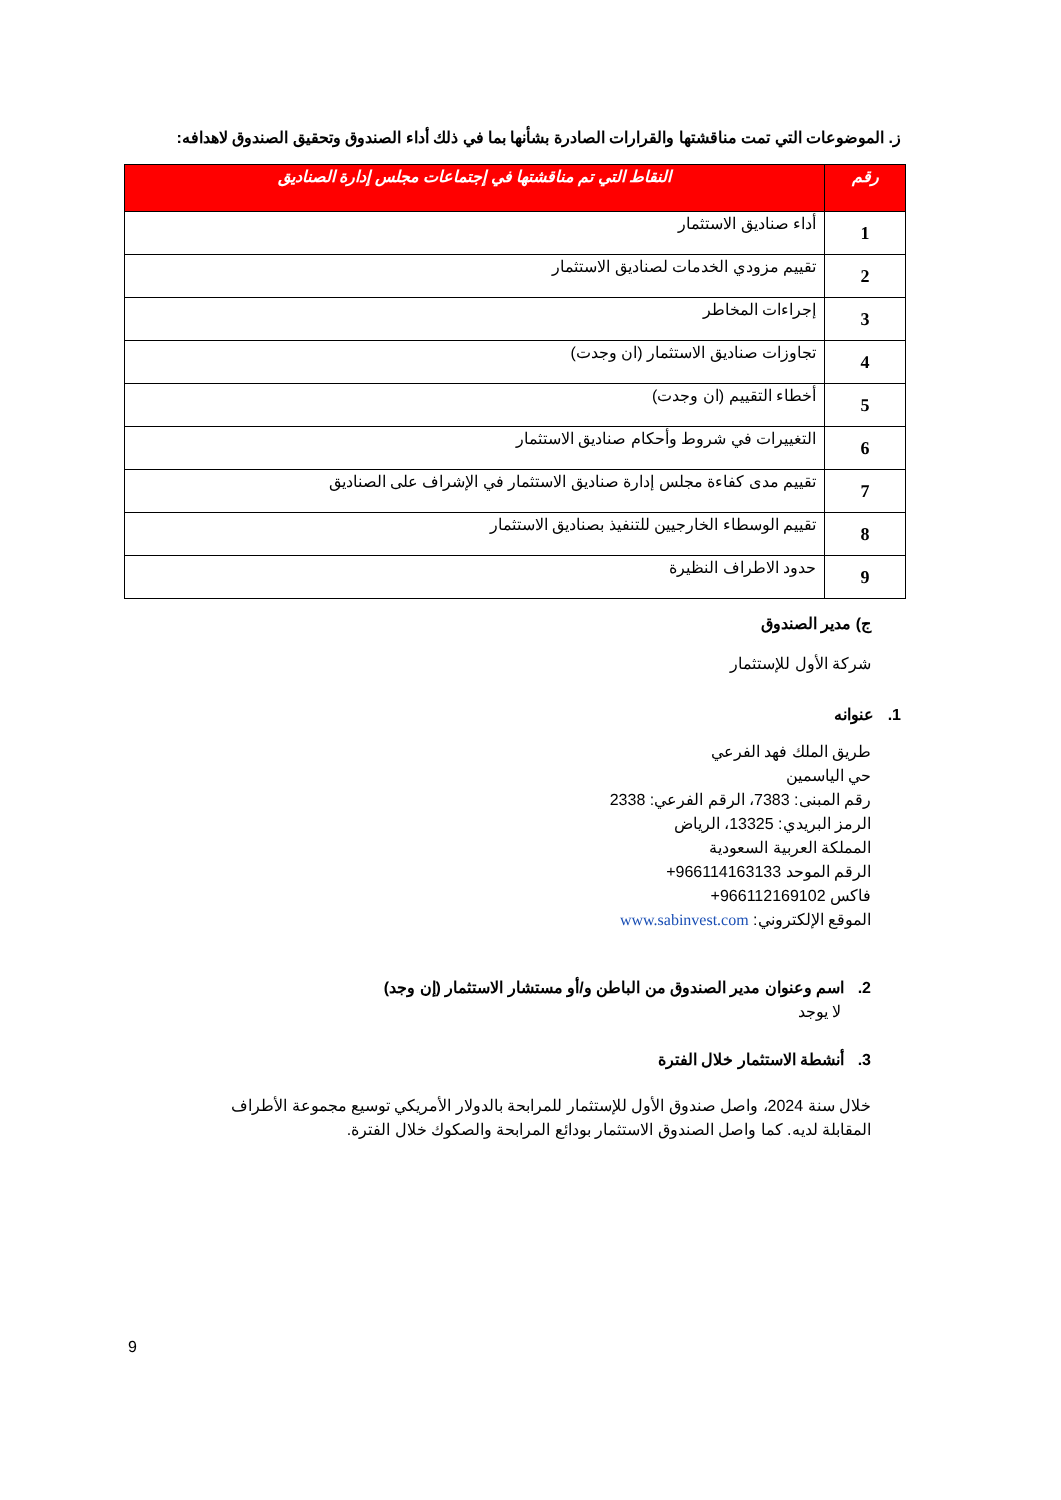ز. الموضوعات التي تمت مناقشتها والقرارات الصادرة بشأنها بما في ذلك أداء الصندوق وتحقيق الصندوق لاهدافه:
| رقم | النقاط التي تم مناقشتها في إجتماعات مجلس إدارة الصناديق |
| --- | --- |
| 1 | أداء صناديق الاستثمار |
| 2 | تقييم مزودي الخدمات لصناديق الاستثمار |
| 3 | إجراءات المخاطر |
| 4 | تجاوزات صناديق الاستثمار (ان وجدت) |
| 5 | أخطاء التقييم (ان وجدت) |
| 6 | التغييرات في شروط وأحكام صناديق الاستثمار |
| 7 | تقييم مدى كفاءة مجلس إدارة صناديق الاستثمار في الإشراف على الصناديق |
| 8 | تقييم الوسطاء الخارجيين للتنفيذ بصناديق الاستثمار |
| 9 | حدود الاطراف النظيرة |
ج) مدير الصندوق
شركة الأول للإستثمار
1. عنوانه
طريق الملك فهد الفرعي
حي الياسمين
رقم المبنى: 7383، الرقم الفرعي: 2338
الرمز البريدي: 13325، الرياض
المملكة العربية السعودية
الرقم الموحد ‎+966114163133
فاكس ‎+966112169102
الموقع الإلكتروني: www.sabinvest.com
2. اسم وعنوان مدير الصندوق من الباطن و/أو مستشار الاستثمار (إن وجد)
لا يوجد
3. أنشطة الاستثمار خلال الفترة
خلال سنة 2024، واصل صندوق الأول للإستثمار للمرابحة بالدولار الأمريكي توسيع مجموعة الأطراف المقابلة لديه. كما واصل الصندوق الاستثمار بودائع المرابحة والصكوك خلال الفترة.
9